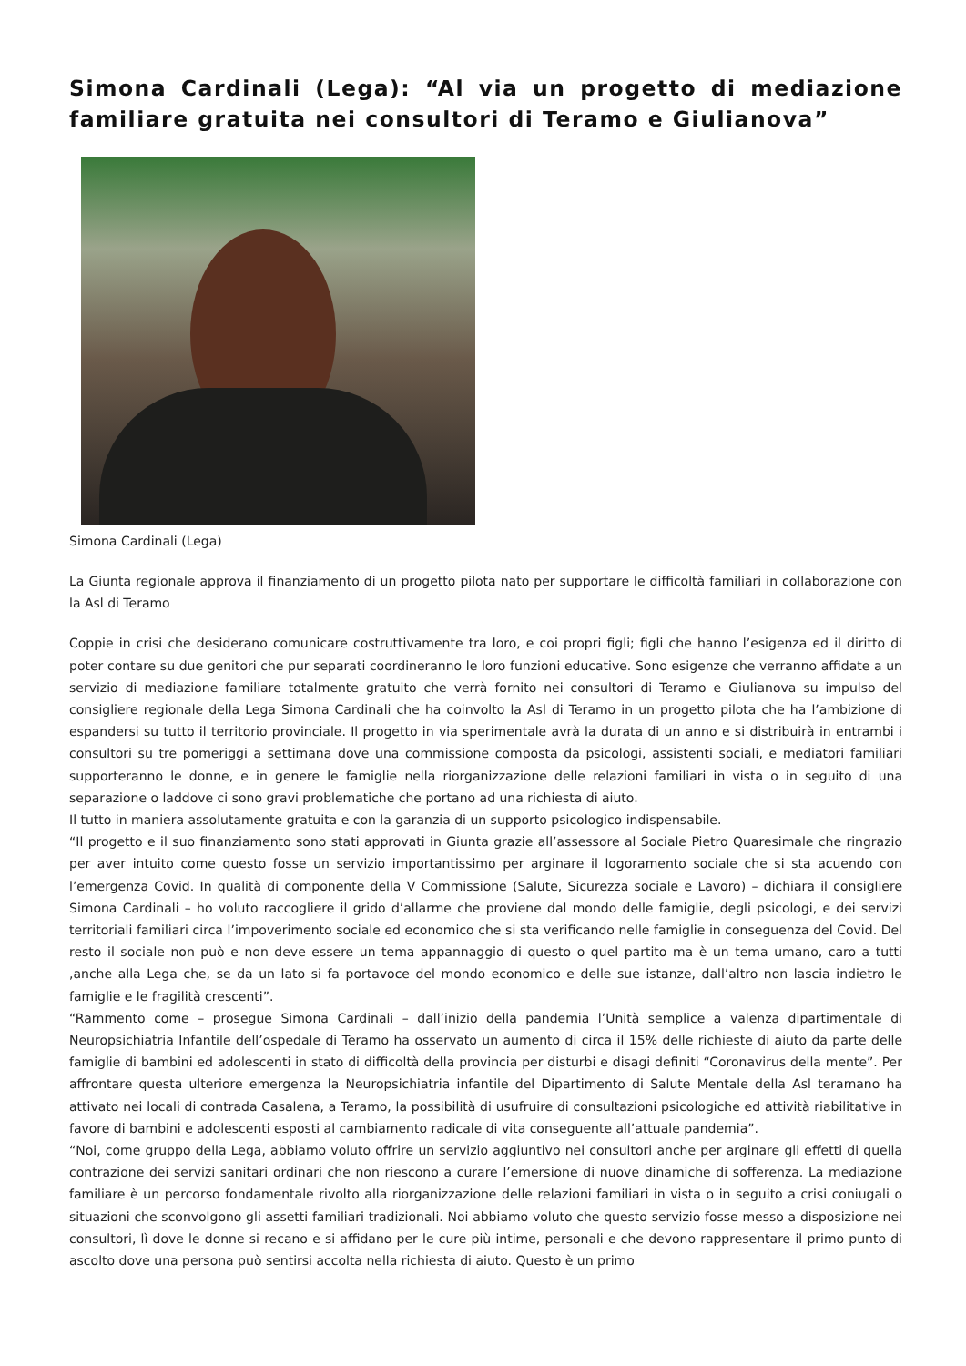Simona Cardinali (Lega): “Al via un progetto di mediazione familiare gratuita nei consultori di Teramo e Giulianova”
Simona Cardinali (Lega)
La Giunta regionale approva il finanziamento di un progetto pilota nato per supportare le difficoltà familiari in collaborazione con la Asl di Teramo
Coppie in crisi che desiderano comunicare costruttivamente tra loro, e coi propri figli; figli che hanno l’esigenza ed il diritto di poter contare su due genitori che pur separati coordineranno le loro funzioni educative. Sono esigenze che verranno affidate a un servizio di mediazione familiare totalmente gratuito che verrà fornito nei consultori di Teramo e Giulianova su impulso del consigliere regionale della Lega Simona Cardinali che ha coinvolto la Asl di Teramo in un progetto pilota che ha l’ambizione di espandersi su tutto il territorio provinciale. Il progetto in via sperimentale avrà la durata di un anno e si distribuirà in entrambi i consultori su tre pomeriggi a settimana dove una commissione composta da psicologi, assistenti sociali, e mediatori familiari supporteranno le donne, e in genere le famiglie nella riorganizzazione delle relazioni familiari in vista o in seguito di una separazione o laddove ci sono gravi problematiche che portano ad una richiesta di aiuto.
Il tutto in maniera assolutamente gratuita e con la garanzia di un supporto psicologico indispensabile.
“Il progetto e il suo finanziamento sono stati approvati in Giunta grazie all’assessore al Sociale Pietro Quaresimale che ringrazio per aver intuito come questo fosse un servizio importantissimo per arginare il logoramento sociale che si sta acuendo con l’emergenza Covid. In qualità di componente della V Commissione (Salute, Sicurezza sociale e Lavoro) – dichiara il consigliere Simona Cardinali – ho voluto raccogliere il grido d’allarme che proviene dal mondo delle famiglie, degli psicologi, e dei servizi territoriali familiari circa l’impoverimento sociale ed economico che si sta verificando nelle famiglie in conseguenza del Covid. Del resto il sociale non può e non deve essere un tema appannaggio di questo o quel partito ma è un tema umano, caro a tutti ,anche alla Lega che, se da un lato si fa portavoce del mondo economico e delle sue istanze, dall’altro non lascia indietro le famiglie e le fragilità crescenti”.
“Rammento come – prosegue Simona Cardinali – dall’inizio della pandemia l’Unità semplice a valenza dipartimentale di Neuropsichiatria Infantile dell’ospedale di Teramo ha osservato un aumento di circa il 15% delle richieste di aiuto da parte delle famiglie di bambini ed adolescenti in stato di difficoltà della provincia per disturbi e disagi definiti “Coronavirus della mente”. Per affrontare questa ulteriore emergenza la Neuropsichiatria infantile del Dipartimento di Salute Mentale della Asl teramano ha attivato nei locali di contrada Casalena, a Teramo, la possibilità di usufruire di consultazioni psicologiche ed attività riabilitative in favore di bambini e adolescenti esposti al cambiamento radicale di vita conseguente all’attuale pandemia”.
“Noi, come gruppo della Lega, abbiamo voluto offrire un servizio aggiuntivo nei consultori anche per arginare gli effetti di quella contrazione dei servizi sanitari ordinari che non riescono a curare l’emersione di nuove dinamiche di sofferenza. La mediazione familiare è un percorso fondamentale rivolto alla riorganizzazione delle relazioni familiari in vista o in seguito a crisi coniugali o situazioni che sconvolgono gli assetti familiari tradizionali. Noi abbiamo voluto che questo servizio fosse messo a disposizione nei consultori, lì dove le donne si recano e si affidano per le cure più intime, personali e che devono rappresentare il primo punto di ascolto dove una persona può sentirsi accolta nella richiesta di aiuto. Questo è un primo